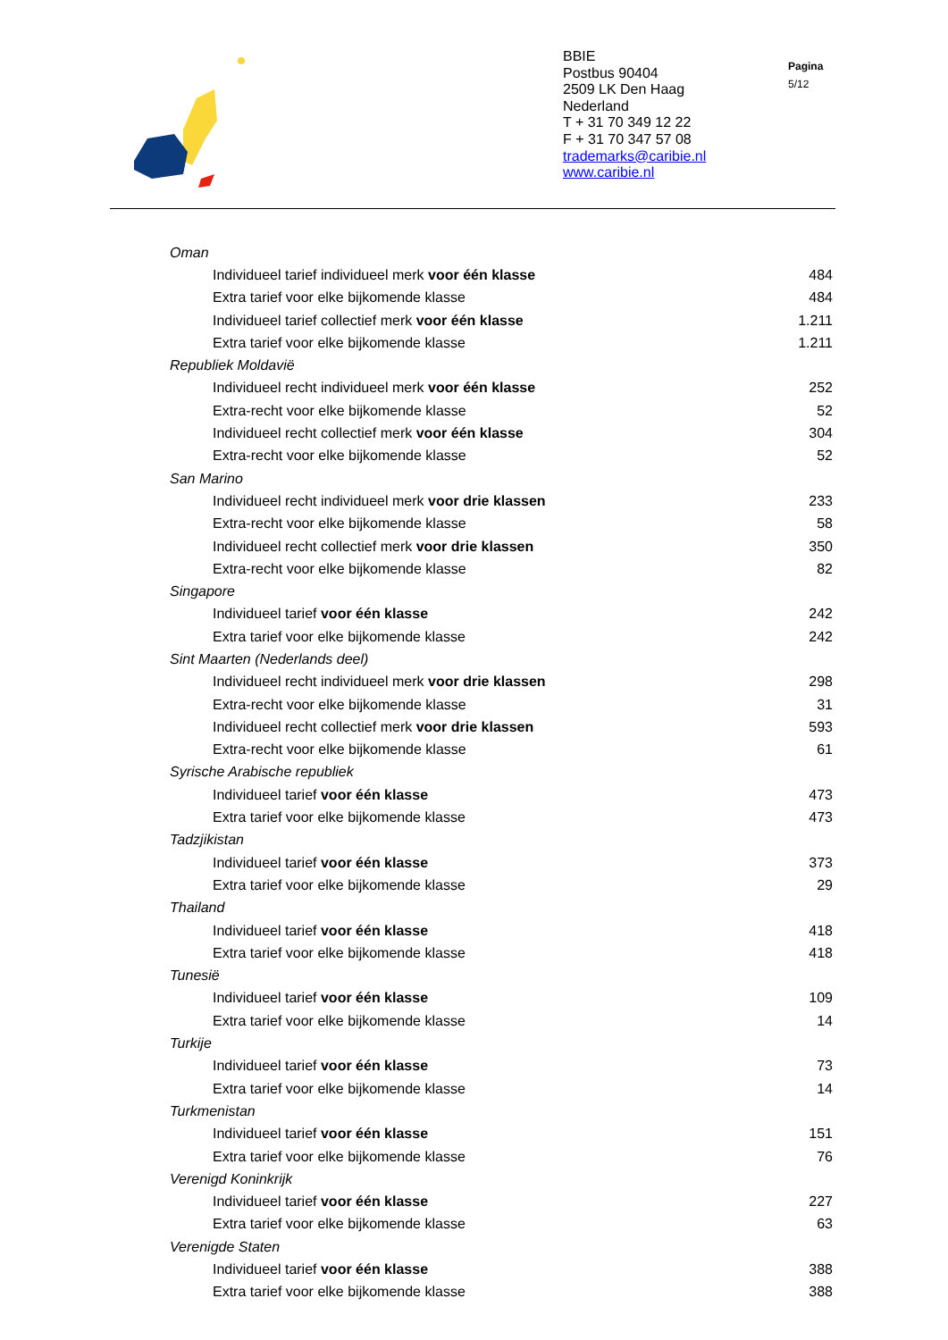BBIE
Postbus 90404
2509 LK Den Haag
Nederland
T + 31 70 349 12 22
F + 31 70 347 57 08
trademarks@caribie.nl
www.caribie.nl
Pagina
5/12
| Oman | |
| Individueel tarief individueel merk voor één klasse | 484 |
| Extra tarief voor elke bijkomende klasse | 484 |
| Individueel tarief collectief merk voor één klasse | 1.211 |
| Extra tarief voor elke bijkomende klasse | 1.211 |
| Republiek Moldavië | |
| Individueel recht individueel merk voor één klasse | 252 |
| Extra-recht voor elke bijkomende klasse | 52 |
| Individueel recht collectief merk voor één klasse | 304 |
| Extra-recht voor elke bijkomende klasse | 52 |
| San Marino | |
| Individueel recht individueel merk voor drie klassen | 233 |
| Extra-recht voor elke bijkomende klasse | 58 |
| Individueel recht collectief merk voor drie klassen | 350 |
| Extra-recht voor elke bijkomende klasse | 82 |
| Singapore | |
| Individueel tarief voor één klasse | 242 |
| Extra tarief voor elke bijkomende klasse | 242 |
| Sint Maarten (Nederlands deel) | |
| Individueel recht individueel merk voor drie klassen | 298 |
| Extra-recht voor elke bijkomende klasse | 31 |
| Individueel recht collectief merk voor drie klassen | 593 |
| Extra-recht voor elke bijkomende klasse | 61 |
| Syrische Arabische republiek | |
| Individueel tarief voor één klasse | 473 |
| Extra tarief voor elke bijkomende klasse | 473 |
| Tadzjikistan | |
| Individueel tarief voor één klasse | 373 |
| Extra tarief voor elke bijkomende klasse | 29 |
| Thailand | |
| Individueel tarief voor één klasse | 418 |
| Extra tarief voor elke bijkomende klasse | 418 |
| Tunesië | |
| Individueel tarief voor één klasse | 109 |
| Extra tarief voor elke bijkomende klasse | 14 |
| Turkije | |
| Individueel tarief voor één klasse | 73 |
| Extra tarief voor elke bijkomende klasse | 14 |
| Turkmenistan | |
| Individueel tarief voor één klasse | 151 |
| Extra tarief voor elke bijkomende klasse | 76 |
| Verenigd Koninkrijk | |
| Individueel tarief voor één klasse | 227 |
| Extra tarief voor elke bijkomende klasse | 63 |
| Verenigde Staten | |
| Individueel tarief voor één klasse | 388 |
| Extra tarief voor elke bijkomende klasse | 388 |